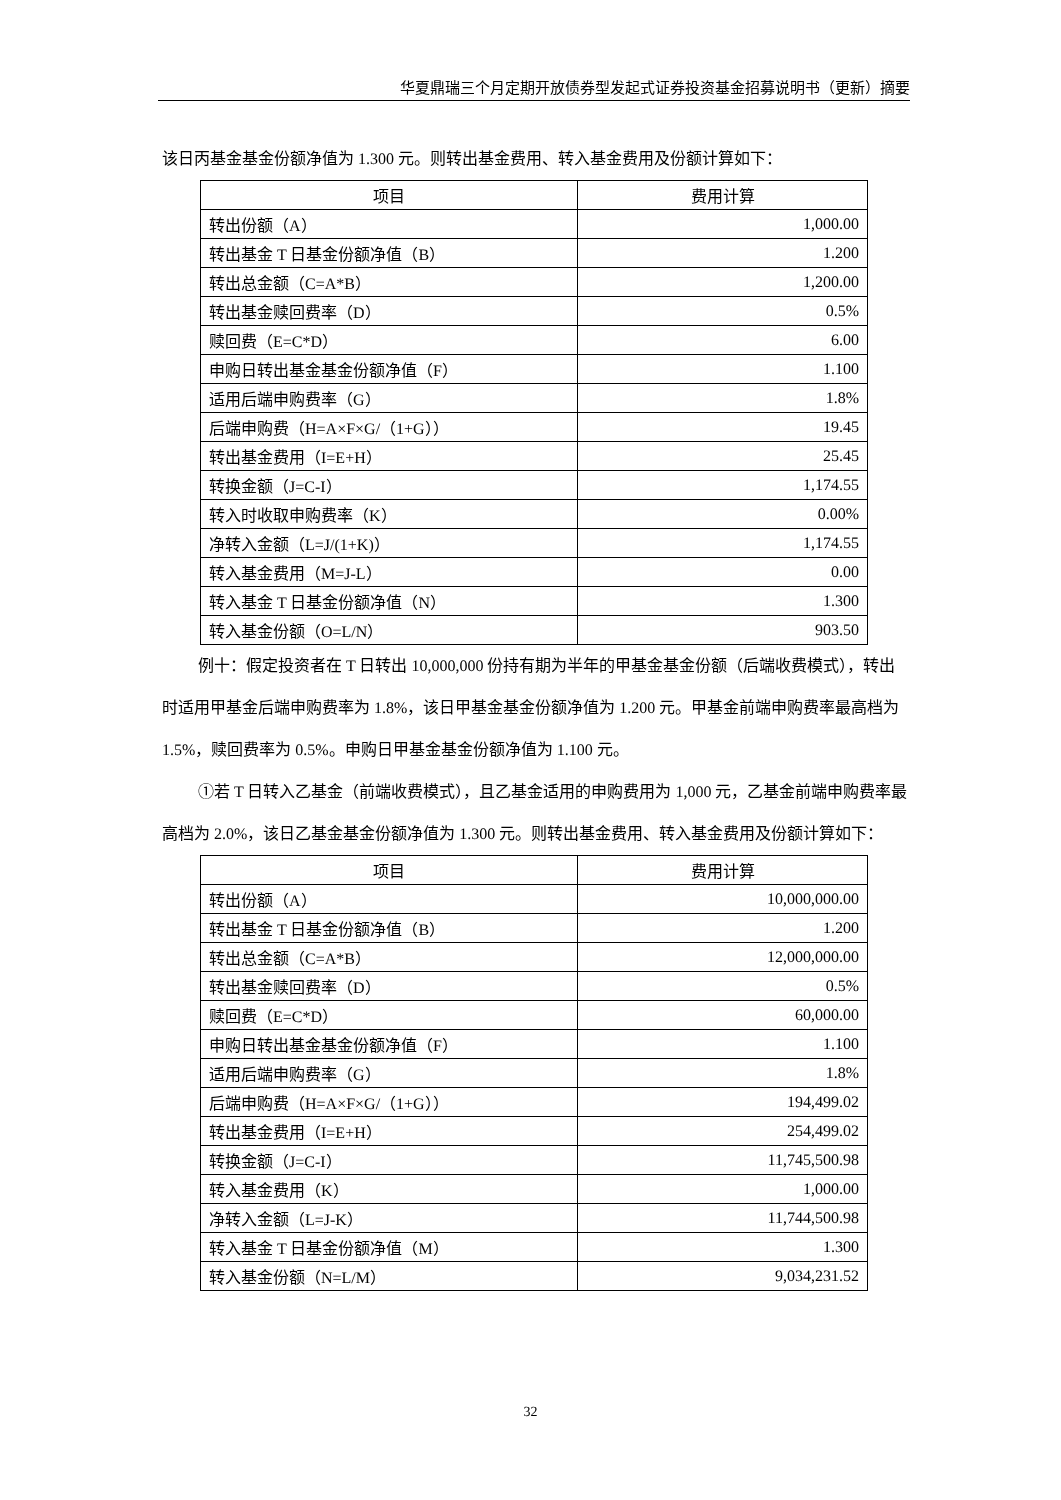华夏鼎瑞三个月定期开放债券型发起式证券投资基金招募说明书（更新）摘要
该日丙基金基金份额净值为 1.300 元。则转出基金费用、转入基金费用及份额计算如下：
| 项目 | 费用计算 |
| --- | --- |
| 转出份额（A） | 1,000.00 |
| 转出基金 T 日基金份额净值（B） | 1.200 |
| 转出总金额（C=A*B） | 1,200.00 |
| 转出基金赎回费率（D） | 0.5% |
| 赎回费（E=C*D） | 6.00 |
| 申购日转出基金基金份额净值（F） | 1.100 |
| 适用后端申购费率（G） | 1.8% |
| 后端申购费（H=A×F×G/（1+G）） | 19.45 |
| 转出基金费用（I=E+H） | 25.45 |
| 转换金额（J=C-I） | 1,174.55 |
| 转入时收取申购费率（K） | 0.00% |
| 净转入金额（L=J/(1+K)） | 1,174.55 |
| 转入基金费用（M=J-L） | 0.00 |
| 转入基金 T 日基金份额净值（N） | 1.300 |
| 转入基金份额（O=L/N） | 903.50 |
例十：假定投资者在 T 日转出 10,000,000 份持有期为半年的甲基金基金份额（后端收费模式），转出时适用甲基金后端申购费率为 1.8%，该日甲基金基金份额净值为 1.200 元。甲基金前端申购费率最高档为 1.5%，赎回费率为 0.5%。申购日甲基金基金份额净值为 1.100 元。
①若 T 日转入乙基金（前端收费模式），且乙基金适用的申购费用为 1,000 元，乙基金前端申购费率最高档为 2.0%，该日乙基金基金份额净值为 1.300 元。则转出基金费用、转入基金费用及份额计算如下：
| 项目 | 费用计算 |
| --- | --- |
| 转出份额（A） | 10,000,000.00 |
| 转出基金 T 日基金份额净值（B） | 1.200 |
| 转出总金额（C=A*B） | 12,000,000.00 |
| 转出基金赎回费率（D） | 0.5% |
| 赎回费（E=C*D） | 60,000.00 |
| 申购日转出基金基金份额净值（F） | 1.100 |
| 适用后端申购费率（G） | 1.8% |
| 后端申购费（H=A×F×G/（1+G）） | 194,499.02 |
| 转出基金费用（I=E+H） | 254,499.02 |
| 转换金额（J=C-I） | 11,745,500.98 |
| 转入基金费用（K） | 1,000.00 |
| 净转入金额（L=J-K） | 11,744,500.98 |
| 转入基金 T 日基金份额净值（M） | 1.300 |
| 转入基金份额（N=L/M） | 9,034,231.52 |
32